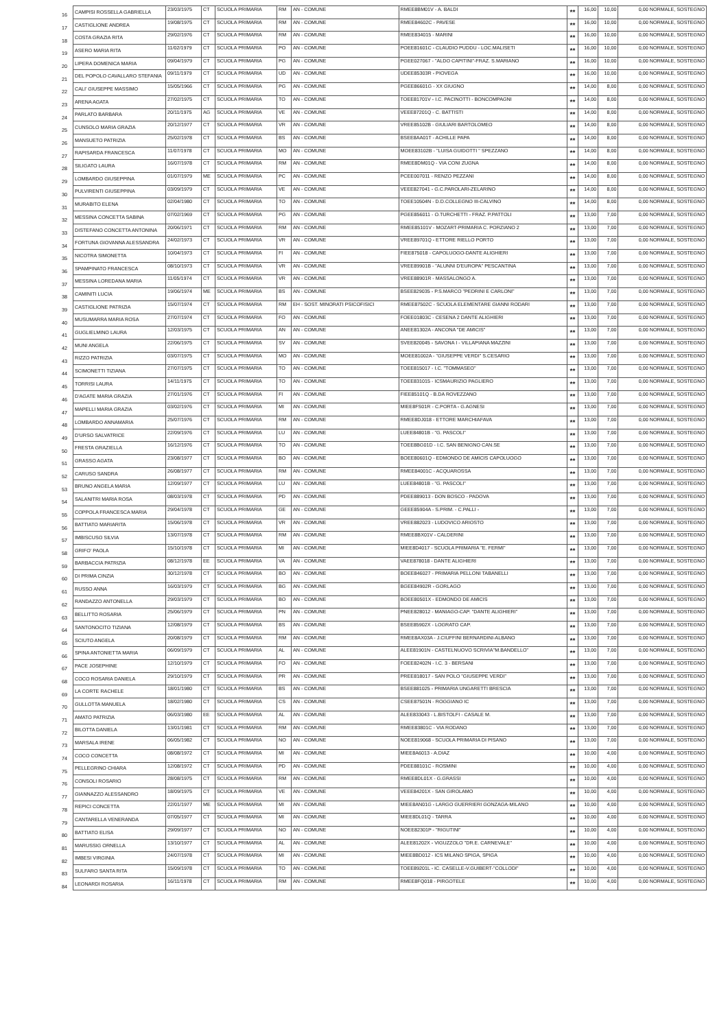| 16 | CAMPISI ROSSELLA GABRIELLA | 23/03/1975 | CT | SCUOLA PRIMARIA | RM | AN - COMUNE | RMEE8BM01V - A. BALDI | ** | 16,00 | 10,00 | 0,00 NORMALE, SOSTEGNO |
| 17 | CASTIGLIONE ANDREA | 19/08/1975 | CT | SCUOLA PRIMARIA | RM | AN - COMUNE | RMEE84602C - PAVESE | ** | 16,00 | 10,00 | 0,00 NORMALE, SOSTEGNO |
| 18 | COSTA GRAZIA RITA | 29/02/1976 | CT | SCUOLA PRIMARIA | RM | AN - COMUNE | RMEE834015 - MARINI | ** | 16,00 | 10,00 | 0,00 NORMALE, SOSTEGNO |
| 19 | ASERO MARIA RITA | 11/02/1979 | CT | SCUOLA PRIMARIA | PO | AN - COMUNE | POEE81601C - CLAUDIO PUDDU - LOC.MALISETI | ** | 16,00 | 10,00 | 0,00 NORMALE, SOSTEGNO |
| 20 | LIPERA DOMENICA MARIA | 09/04/1979 | CT | SCUOLA PRIMARIA | PG | AN - COMUNE | PGEE027067 - "ALDO CAPITINI"-FRAZ. S.MARIANO | ** | 16,00 | 10,00 | 0,00 NORMALE, SOSTEGNO |
| 21 | DEL POPOLO CAVALLARO STEFANIA | 09/11/1979 | CT | SCUOLA PRIMARIA | UD | AN - COMUNE | UDEE85303R - PIOVEGA | ** | 16,00 | 10,00 | 0,00 NORMALE, SOSTEGNO |
| 22 | CALI' GIUSEPPE MASSIMO | 15/05/1966 | CT | SCUOLA PRIMARIA | PG | AN - COMUNE | PGEE86601G - XX GIUGNO | ** | 14,00 | 8,00 | 0,00 NORMALE, SOSTEGNO |
| 23 | ARENA AGATA | 27/02/1975 | CT | SCUOLA PRIMARIA | TO | AN - COMUNE | TOEE81701V - I.C. PACINOTTI - BONCOMPAGNI | ** | 14,00 | 8,00 | 0,00 NORMALE, SOSTEGNO |
| 24 | PARLATO BARBARA | 20/11/1975 | AG | SCUOLA PRIMARIA | VE | AN - COMUNE | VEEE87201Q - C. BATTISTI | ** | 14,00 | 8,00 | 0,00 NORMALE, SOSTEGNO |
| 25 | CUNSOLO MARIA GRAZIA | 20/12/1977 | CT | SCUOLA PRIMARIA | VR | AN - COMUNE | VREE85102B - GIULIARI BARTOLOMEO | ** | 14,00 | 8,00 | 0,00 NORMALE, SOSTEGNO |
| 26 | MANSUETO PATRIZIA | 25/02/1978 | CT | SCUOLA PRIMARIA | BS | AN - COMUNE | BSEE8AA01T - ACHILLE PAPA | ** | 14,00 | 8,00 | 0,00 NORMALE, SOSTEGNO |
| 27 | RAPISARDA FRANCESCA | 11/07/1978 | CT | SCUOLA PRIMARIA | MO | AN - COMUNE | MOEE83102B - "LUISA GUIDOTTI " SPEZZANO | ** | 14,00 | 8,00 | 0,00 NORMALE, SOSTEGNO |
| 28 | SILIGATO LAURA | 16/07/1978 | CT | SCUOLA PRIMARIA | RM | AN - COMUNE | RMEE8DM01Q - VIA CONI ZUGNA | ** | 14,00 | 8,00 | 0,00 NORMALE, SOSTEGNO |
| 29 | LOMBARDO GIUSEPPINA | 01/07/1979 | ME | SCUOLA PRIMARIA | PC | AN - COMUNE | PCEE007011 - RENZO PEZZANI | ** | 14,00 | 8,00 | 0,00 NORMALE, SOSTEGNO |
| 30 | PULVIRENTI GIUSEPPINA | 03/09/1979 | CT | SCUOLA PRIMARIA | VE | AN - COMUNE | VEEE827041 - G.C.PAROLARI-ZELARINO | ** | 14,00 | 8,00 | 0,00 NORMALE, SOSTEGNO |
| 31 | MURABITO ELENA | 02/04/1980 | CT | SCUOLA PRIMARIA | TO | AN - COMUNE | TOEE10504N - D.D.COLLEGNO III-CALVINO | ** | 14,00 | 8,00 | 0,00 NORMALE, SOSTEGNO |
| 32 | MESSINA CONCETTA SABINA | 07/02/1969 | CT | SCUOLA PRIMARIA | PG | AN - COMUNE | PGEE856011 - O.TURCHETTI - FRAZ. P.PATTOLI | ** | 13,00 | 7,00 | 0,00 NORMALE, SOSTEGNO |
| 33 | DISTEFANO CONCETTA ANTONINA | 20/06/1971 | CT | SCUOLA PRIMARIA | RM | AN - COMUNE | RMEE85101V - MOZART-PRIMARIA C. PORZIANO 2 | ** | 13,00 | 7,00 | 0,00 NORMALE, SOSTEGNO |
| 34 | FORTUNA GIOVANNA ALESSANDRA | 24/02/1973 | CT | SCUOLA PRIMARIA | VR | AN - COMUNE | VREE89701Q - ETTORE RIELLO PORTO | ** | 13,00 | 7,00 | 0,00 NORMALE, SOSTEGNO |
| 35 | NICOTRA SIMONETTA | 10/04/1973 | CT | SCUOLA PRIMARIA | FI | AN - COMUNE | FIEE875018 - CAPOLUOGO-DANTE ALIGHIERI | ** | 13,00 | 7,00 | 0,00 NORMALE, SOSTEGNO |
| 36 | SPAMPINATO FRANCESCA | 08/10/1973 | CT | SCUOLA PRIMARIA | VR | AN - COMUNE | VREE89901B - "ALUNNI D'EUROPA" PESCANTINA | ** | 13,00 | 7,00 | 0,00 NORMALE, SOSTEGNO |
| 37 | MESSINA LOREDANA MARIA | 11/05/1974 | CT | SCUOLA PRIMARIA | VR | AN - COMUNE | VREE88901R - MASSALONGO A. | ** | 13,00 | 7,00 | 0,00 NORMALE, SOSTEGNO |
| 38 | CAMINITI LUCIA | 19/06/1974 | ME | SCUOLA PRIMARIA | BS | AN - COMUNE | BSEE829035 - P.S.MARCO "PEDRINI E CARLONI" | ** | 13,00 | 7,00 | 0,00 NORMALE, SOSTEGNO |
| 39 | CASTIGLIONE PATRIZIA | 15/07/1974 | CT | SCUOLA PRIMARIA | RM | EH - SOST. MINORATI PSICOFISICI | RMEE87502C - SCUOLA ELEMENTARE GIANNI RODARI | ** | 13,00 | 7,00 | 0,00 NORMALE, SOSTEGNO |
| 40 | MUSUMARRA MARIA ROSA | 27/07/1974 | CT | SCUOLA PRIMARIA | FO | AN - COMUNE | FOEE01803C - CESENA 2 DANTE ALIGHIERI | ** | 13,00 | 7,00 | 0,00 NORMALE, SOSTEGNO |
| 41 | GUGLIELMINO LAURA | 12/03/1975 | CT | SCUOLA PRIMARIA | AN | AN - COMUNE | ANEE81302A - ANCONA "DE AMICIS" | ** | 13,00 | 7,00 | 0,00 NORMALE, SOSTEGNO |
| 42 | MUNI ANGELA | 22/06/1975 | CT | SCUOLA PRIMARIA | SV | AN - COMUNE | SVEE820045 - SAVONA I - VILLAPIANA MAZZINI | ** | 13,00 | 7,00 | 0,00 NORMALE, SOSTEGNO |
| 43 | RIZZO PATRIZIA | 03/07/1975 | CT | SCUOLA PRIMARIA | MO | AN - COMUNE | MOEE81002A - "GIUSEPPE VERDI" S.CESARIO | ** | 13,00 | 7,00 | 0,00 NORMALE, SOSTEGNO |
| 44 | SCIMONETTI TIZIANA | 27/07/1975 | CT | SCUOLA PRIMARIA | TO | AN - COMUNE | TOEE815017 - I.C. "TOMMASEO" | ** | 13,00 | 7,00 | 0,00 NORMALE, SOSTEGNO |
| 45 | TORRISI LAURA | 14/11/1975 | CT | SCUOLA PRIMARIA | TO | AN - COMUNE | TOEE831015 - ICSMAURIZIO PAGLIERO | ** | 13,00 | 7,00 | 0,00 NORMALE, SOSTEGNO |
| 46 | D'AGATE MARIA GRAZIA | 27/01/1976 | CT | SCUOLA PRIMARIA | FI | AN - COMUNE | FIEE85101Q - B.DA ROVEZZANO | ** | 13,00 | 7,00 | 0,00 NORMALE, SOSTEGNO |
| 47 | MAPELLI MARIA GRAZIA | 03/02/1976 | CT | SCUOLA PRIMARIA | MI | AN - COMUNE | MIEE8FS01R - C.PORTA - G.AGNESI | ** | 13,00 | 7,00 | 0,00 NORMALE, SOSTEGNO |
| 48 | LOMBARDO ANNAMARIA | 25/07/1976 | CT | SCUOLA PRIMARIA | RM | AN - COMUNE | RMEE8DJ018 - ETTORE MARCHIAFAVA | ** | 13,00 | 7,00 | 0,00 NORMALE, SOSTEGNO |
| 49 | D'URSO SALVATRICE | 22/09/1976 | CT | SCUOLA PRIMARIA | LU | AN - COMUNE | LUEE84801B - "G. PASCOLI" | ** | 13,00 | 7,00 | 0,00 NORMALE, SOSTEGNO |
| 50 | FRESTA GRAZIELLA | 16/12/1976 | CT | SCUOLA PRIMARIA | TO | AN - COMUNE | TOEE8BG01D - I.C. SAN BENIGNO CAN.SE | ** | 13,00 | 7,00 | 0,00 NORMALE, SOSTEGNO |
| 51 | GRASSO AGATA | 23/08/1977 | CT | SCUOLA PRIMARIA | BO | AN - COMUNE | BOEE80601Q - EDMONDO DE AMICIS CAPOLUOGO | ** | 13,00 | 7,00 | 0,00 NORMALE, SOSTEGNO |
| 52 | CARUSO SANDRA | 26/08/1977 | CT | SCUOLA PRIMARIA | RM | AN - COMUNE | RMEE84001C - ACQUAROSSA | ** | 13,00 | 7,00 | 0,00 NORMALE, SOSTEGNO |
| 53 | BRUNO ANGELA MARIA | 12/09/1977 | CT | SCUOLA PRIMARIA | LU | AN - COMUNE | LUEE84801B - "G. PASCOLI" | ** | 13,00 | 7,00 | 0,00 NORMALE, SOSTEGNO |
| 54 | SALANITRI MARIA ROSA | 08/03/1978 | CT | SCUOLA PRIMARIA | PD | AN - COMUNE | PDEE889013 - DON BOSCO - PADOVA | ** | 13,00 | 7,00 | 0,00 NORMALE, SOSTEGNO |
| 55 | COPPOLA FRANCESCA MARIA | 29/04/1978 | CT | SCUOLA PRIMARIA | GE | AN - COMUNE | GEEE85904A - S.PRIM. - C.PALLI - | ** | 13,00 | 7,00 | 0,00 NORMALE, SOSTEGNO |
| 56 | BATTIATO MARIARITA | 15/06/1978 | CT | SCUOLA PRIMARIA | VR | AN - COMUNE | VREE882023 - LUDOVICO ARIOSTO | ** | 13,00 | 7,00 | 0,00 NORMALE, SOSTEGNO |
| 57 | IMBISCUSO SILVIA | 13/07/1978 | CT | SCUOLA PRIMARIA | RM | AN - COMUNE | RMEE8BX01V - CALDERINI | ** | 13,00 | 7,00 | 0,00 NORMALE, SOSTEGNO |
| 58 | GRIFO' PAOLA | 15/10/1978 | CT | SCUOLA PRIMARIA | MI | AN - COMUNE | MIEE8D4017 - SCUOLA PRIMARIA "E. FERMI" | ** | 13,00 | 7,00 | 0,00 NORMALE, SOSTEGNO |
| 59 | BARBACCIA PATRIZIA | 08/12/1978 | EE | SCUOLA PRIMARIA | VA | AN - COMUNE | VAEE878018 - DANTE ALIGHIERI | ** | 13,00 | 7,00 | 0,00 NORMALE, SOSTEGNO |
| 60 | DI PRIMA CINZIA | 30/12/1978 | CT | SCUOLA PRIMARIA | BO | AN - COMUNE | BOEE846027 - PRIMARIA PELLONI TABANELLI | ** | 13,00 | 7,00 | 0,00 NORMALE, SOSTEGNO |
| 61 | RUSSO ANNA | 16/03/1979 | CT | SCUOLA PRIMARIA | BG | AN - COMUNE | BGEE84902R - GORLAGO | ** | 13,00 | 7,00 | 0,00 NORMALE, SOSTEGNO |
| 62 | RANDAZZO ANTONELLA | 29/03/1979 | CT | SCUOLA PRIMARIA | BO | AN - COMUNE | BOEE80501X - EDMONDO DE AMICIS | ** | 13,00 | 7,00 | 0,00 NORMALE, SOSTEGNO |
| 63 | BELLITTO ROSARIA | 25/06/1979 | CT | SCUOLA PRIMARIA | PN | AN - COMUNE | PNEE828012 - MANIAGO-CAP. "DANTE ALIGHIERI" | ** | 13,00 | 7,00 | 0,00 NORMALE, SOSTEGNO |
| 64 | SANTONOCITO TIZIANA | 12/08/1979 | CT | SCUOLA PRIMARIA | BS | AN - COMUNE | BSEE85902X - LOGRATO CAP. | ** | 13,00 | 7,00 | 0,00 NORMALE, SOSTEGNO |
| 65 | SCIUTO ANGELA | 20/08/1979 | CT | SCUOLA PRIMARIA | RM | AN - COMUNE | RMEE8AX03A - J.CIUFFINI BERNARDINI-ALBANO | ** | 13,00 | 7,00 | 0,00 NORMALE, SOSTEGNO |
| 66 | SPINA ANTONIETTA MARIA | 06/09/1979 | CT | SCUOLA PRIMARIA | AL | AN - COMUNE | ALEE81901N - CASTELNUOVO SCRIVIA"M.BANDELLO" | ** | 13,00 | 7,00 | 0,00 NORMALE, SOSTEGNO |
| 67 | PACE JOSEPHINE | 12/10/1979 | CT | SCUOLA PRIMARIA | FO | AN - COMUNE | FOEE82402N - I.C. 3 - BERSANI | ** | 13,00 | 7,00 | 0,00 NORMALE, SOSTEGNO |
| 68 | COCO ROSARIA DANIELA | 29/10/1979 | CT | SCUOLA PRIMARIA | PR | AN - COMUNE | PREE818017 - SAN POLO "GIUSEPPE VERDI" | ** | 13,00 | 7,00 | 0,00 NORMALE, SOSTEGNO |
| 69 | LA CORTE RACHELE | 18/01/1980 | CT | SCUOLA PRIMARIA | BS | AN - COMUNE | BSEE881025 - PRIMARIA UNGARETTI BRESCIA | ** | 13,00 | 7,00 | 0,00 NORMALE, SOSTEGNO |
| 70 | GULLOTTA MANUELA | 18/02/1980 | CT | SCUOLA PRIMARIA | CS | AN - COMUNE | CSEE87501N - ROGGIANO IC | ** | 13,00 | 7,00 | 0,00 NORMALE, SOSTEGNO |
| 71 | AMATO PATRIZIA | 06/03/1980 | EE | SCUOLA PRIMARIA | AL | AN - COMUNE | ALEE833043 - L.BISTOLFI - CASALE M. | ** | 13,00 | 7,00 | 0,00 NORMALE, SOSTEGNO |
| 72 | BILOTTA DANIELA | 13/01/1981 | CT | SCUOLA PRIMARIA | RM | AN - COMUNE | RMEE83801C - VIA RODANO | ** | 13,00 | 7,00 | 0,00 NORMALE, SOSTEGNO |
| 73 | MARSALA IRENE | 06/05/1982 | CT | SCUOLA PRIMARIA | NO | AN - COMUNE | NOEE819068 - SCUOLA PRIMARIA DI PISANO | ** | 13,00 | 7,00 | 0,00 NORMALE, SOSTEGNO |
| 74 | COCO CONCETTA | 08/08/1972 | CT | SCUOLA PRIMARIA | MI | AN - COMUNE | MIEE8A6013 - A.DIAZ | ** | 10,00 | 4,00 | 0,00 NORMALE, SOSTEGNO |
| 75 | PELLEGRINO CHIARA | 12/08/1972 | CT | SCUOLA PRIMARIA | PD | AN - COMUNE | PDEE88101C - ROSMINI | ** | 10,00 | 4,00 | 0,00 NORMALE, SOSTEGNO |
| 76 | CONSOLI ROSARIO | 28/08/1975 | CT | SCUOLA PRIMARIA | RM | AN - COMUNE | RMEE8DL01X - G.GRASSI | ** | 10,00 | 4,00 | 0,00 NORMALE, SOSTEGNO |
| 77 | GIANNAZZO ALESSANDRO | 18/09/1975 | CT | SCUOLA PRIMARIA | VE | AN - COMUNE | VEEE84201X - SAN GIROLAMO | ** | 10,00 | 4,00 | 0,00 NORMALE, SOSTEGNO |
| 78 | REPICI CONCETTA | 22/01/1977 | ME | SCUOLA PRIMARIA | MI | AN - COMUNE | MIEE8AN01G - LARGO GUERRIERI GONZAGA-MILANO | ** | 10,00 | 4,00 | 0,00 NORMALE, SOSTEGNO |
| 79 | CANTARELLA VENERANDA | 07/05/1977 | CT | SCUOLA PRIMARIA | MI | AN - COMUNE | MIEE8DL01Q - TARRA | ** | 10,00 | 4,00 | 0,00 NORMALE, SOSTEGNO |
| 80 | BATTIATO ELISA | 29/09/1977 | CT | SCUOLA PRIMARIA | NO | AN - COMUNE | NOEE82301P - "RIGUTINI" | ** | 10,00 | 4,00 | 0,00 NORMALE, SOSTEGNO |
| 81 | MARUSSIG ORNELLA | 13/10/1977 | CT | SCUOLA PRIMARIA | AL | AN - COMUNE | ALEE81202X - VIGUZZOLO "DR.E. CARNEVALE" | ** | 10,00 | 4,00 | 0,00 NORMALE, SOSTEGNO |
| 82 | IMBESI VIRGINIA | 24/07/1978 | CT | SCUOLA PRIMARIA | MI | AN - COMUNE | MIEE8BD012 - ICS MILANO SPIGA, SPIGA | ** | 10,00 | 4,00 | 0,00 NORMALE, SOSTEGNO |
| 83 | SULFARO SANTA RITA | 15/09/1978 | CT | SCUOLA PRIMARIA | TO | AN - COMUNE | TOEE89201L - IC. CASELLE-V.GUIBERT-"COLLODI" | ** | 10,00 | 4,00 | 0,00 NORMALE, SOSTEGNO |
| 84 | LEONARDI ROSARIA | 16/11/1978 | CT | SCUOLA PRIMARIA | RM | AN - COMUNE | RMEE8FQ018 - PIRGOTELE | ** | 10,00 | 4,00 | 0,00 NORMALE, SOSTEGNO |